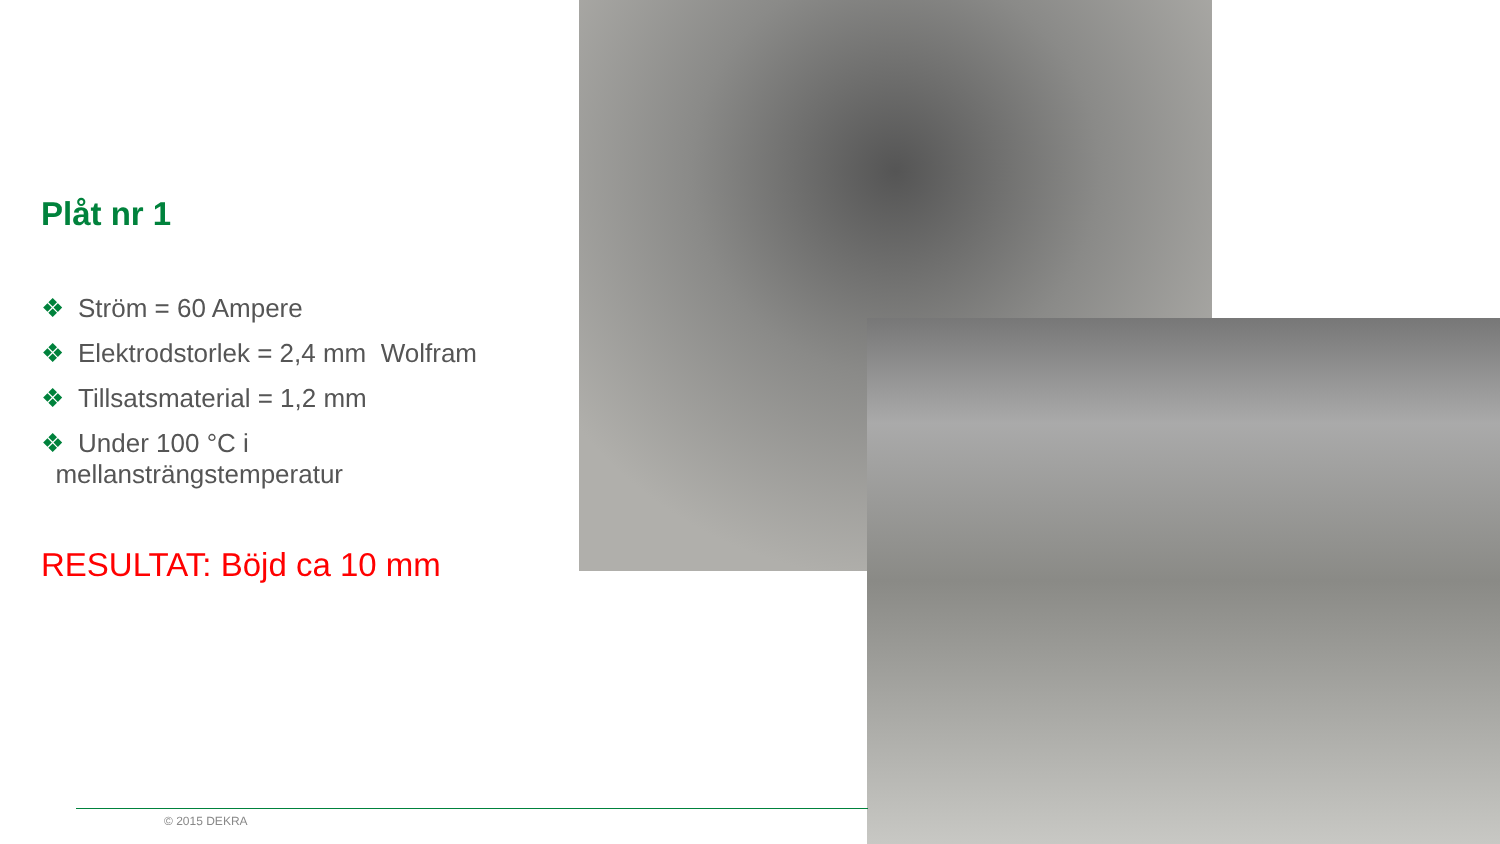Plåt nr 1
❖ Ström = 60 Ampere
❖ Elektrodstorlek = 2,4 mm Wolfram
❖ Tillsatsmaterial = 1,2 mm
❖ Under 100 °C i
mellansträngstemperatur
RESULTAT: Böjd ca 10 mm
© 2015 DEKRA